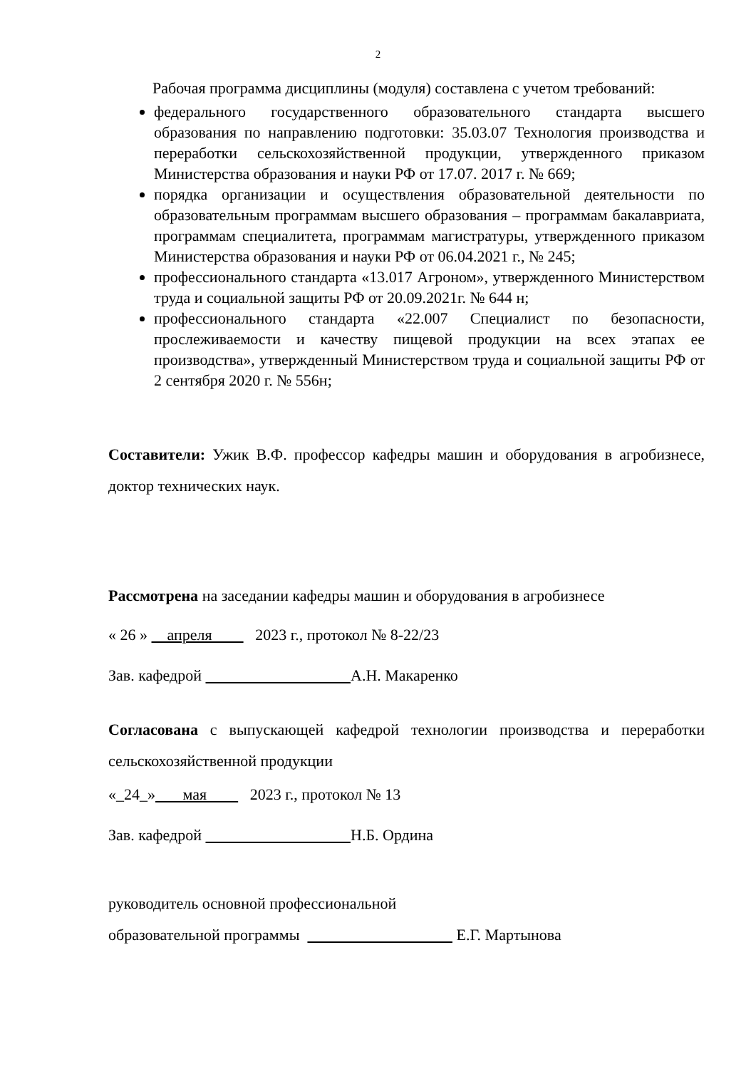2
Рабочая программа дисциплины (модуля) составлена с учетом требований:
федерального государственного образовательного стандарта высшего образования по направлению подготовки: 35.03.07 Технология производства и переработки сельскохозяйственной продукции, утвержденного приказом Министерства образования и науки РФ от 17.07. 2017 г. № 669;
порядка организации и осуществления образовательной деятельности по образовательным программам высшего образования – программам бакалавриата, программам специалитета, программам магистратуры, утвержденного приказом Министерства образования и науки РФ от 06.04.2021 г., № 245;
профессионального стандарта «13.017 Агроном», утвержденного Министерством труда и социальной защиты РФ от 20.09.2021г. № 644 н;
профессионального стандарта «22.007 Специалист по безопасности, прослеживаемости и качеству пищевой продукции на всех этапах ее производства», утвержденный Министерством труда и социальной защиты РФ от 2 сентября 2020 г. № 556н;
Составители: Ужик В.Ф. профессор кафедры машин и оборудования в агробизнесе, доктор технических наук.
Рассмотрена на заседании кафедры машин и оборудования в агробизнесе
« 26 » апреля 2023 г., протокол № 8-22/23
Зав. кафедрой А.Н. Макаренко
Согласована с выпускающей кафедрой технологии производства и переработки сельскохозяйственной продукции
«_24_» мая 2023 г., протокол № 13
Зав. кафедрой Н.Б. Ордина
руководитель основной профессиональной
образовательной программы Е.Г. Мартынова